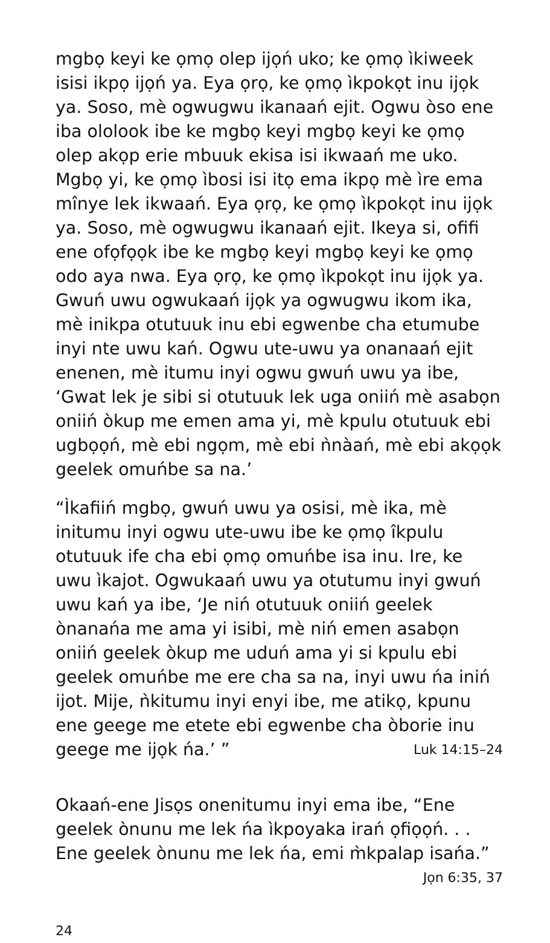mgbọ keyi ke ọmọ olep ijọń uko; ke ọmọ ìkiweek isisi ikpọ ijọń ya. Eya ọrọ, ke ọmọ ìkpokọt inu ijọk ya. Soso, mè ogwugwu ikanaań ejit. Ogwu òso ene iba ololook ibe ke mgbọ keyi mgbọ keyi ke ọmọ olep akọp erie mbuuk ekisa isi ikwaań me uko. Mgbọ yi, ke ọmọ ìbosi isi itọ ema ikpọ mè ìre ema mînye lek ikwaań. Eya ọrọ, ke ọmọ ìkpokọt inu ijọk ya. Soso, mè ogwugwu ikanaań ejit. Ikeya si, ofifi ene ofọfọọk ibe ke mgbọ keyi mgbọ keyi ke ọmọ odo aya nwa. Eya ọrọ, ke ọmọ ìkpokọt inu ijọk ya. Gwuń uwu ogwukaań ijọk ya ogwugwu ikom ika, mè inikpa otutuuk inu ebi egwenbe cha etumube inyi nte uwu kań. Ogwu ute-uwu ya onanaań ejit enenen, mè itumu inyi ogwu gwuń uwu ya ibe, ‘Gwat lek je sibi si otutuuk lek uga oniiń mè asabọn oniiń òkup me emen ama yi, mè kpulu otutuuk ebi ugbọọń, mè ebi ngọm, mè ebi ǹnàań, mè ebi akọọk geelek omuńbe sa na.’
“Ìkafiiń mgbọ, gwuń uwu ya osisi, mè ika, mè initumu inyi ogwu ute-uwu ibe ke ọmọ îkpulu otutuuk ife cha ebi ọmọ omuńbe isa inu. Ire, ke uwu ìkajot. Ogwukaań uwu ya otutumu inyi gwuń uwu kań ya ibe, ‘Je niń otutuuk oniiń geelek ònanańa me ama yi isibi, mè niń emen asabọn oniiń geelek òkup me uduń ama yi si kpulu ebi geelek omuńbe me ere cha sa na, inyi uwu ńa iniń ijot. Mije, ǹkitumu inyi enyi ibe, me atikọ, kpunu ene geege me etete ebi egwenbe cha òborie inu geege me ijọk ńa.’ ” Luk 14:15–24
Okaań-ene Jisọs onenitumu inyi ema ibe, “Ene geelek ònunu me lek ńa ìkpoyaka irań ọfiọọń. . . Ene geelek ònunu me lek ńa, emi m̀kpalap isańa.” Jọn 6:35, 37
24